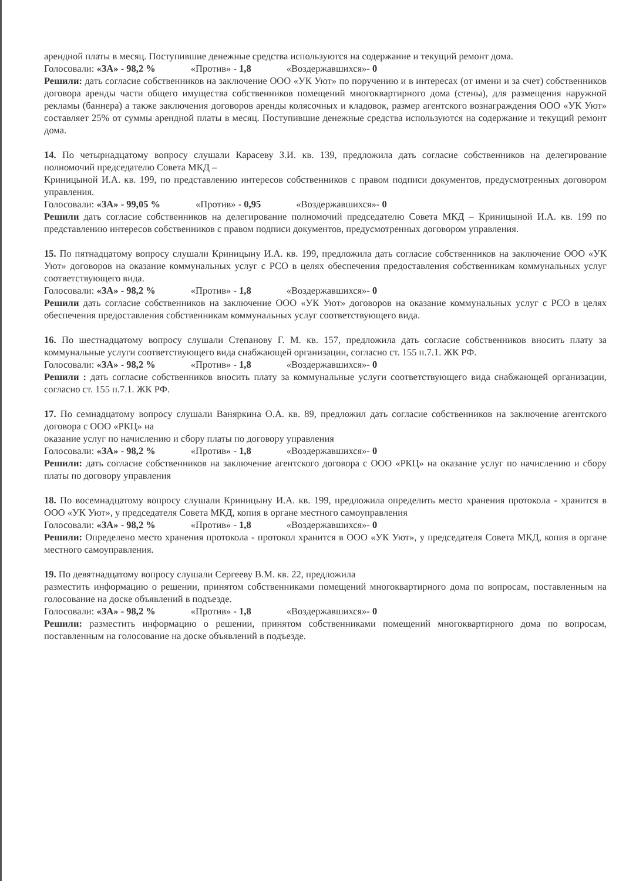арендной платы в месяц. Поступившие денежные средства используются на содержание и текущий ремонт дома.
Голосовали: «ЗА» - 98,2 % «Против» - 1,8 «Воздержавшихся»- 0
Решили: дать согласие собственников на заключение ООО «УК Уют» по поручению и в интересах (от имени и за счет) собственников договора аренды части общего имущества собственников помещений многоквартирного дома (стены), для размещения наружной рекламы (баннера) а также заключения договоров аренды колясочных и кладовок, размер агентского вознаграждения ООО «УК Уют» составляет 25% от суммы арендной платы в месяц. Поступившие денежные средства используются на содержание и текущий ремонт дома.
14. По четырнадцатому вопросу слушали Карасеву З.И. кв. 139, предложила дать согласие собственников на делегирование полномочий председателю Совета МКД –
Криницыной И.А. кв. 199, по представлению интересов собственников с правом подписи документов, предусмотренных договором управления.
Голосовали: «ЗА» - 99,05 % «Против» - 0,95 «Воздержавшихся»- 0
Решили дать согласие собственников на делегирование полномочий председателю Совета МКД – Криницыной И.А. кв. 199 по представлению интересов собственников с правом подписи документов, предусмотренных договором управления.
15. По пятнадцатому вопросу слушали Криницыну И.А. кв. 199, предложила дать согласие собственников на заключение ООО «УК Уют» договоров на оказание коммунальных услуг с РСО в целях обеспечения предоставления собственникам коммунальных услуг соответствующего вида.
Голосовали: «ЗА» - 98,2 % «Против» - 1,8 «Воздержавшихся»- 0
Решили дать согласие собственников на заключение ООО «УК Уют» договоров на оказание коммунальных услуг с РСО в целях обеспечения предоставления собственникам коммунальных услуг соответствующего вида.
16. По шестнадцатому вопросу слушали Степанову Г. М. кв. 157, предложила дать согласие собственников вносить плату за коммунальные услуги соответствующего вида снабжающей организации, согласно ст. 155 п.7.1. ЖК РФ.
Голосовали: «ЗА» - 98,2 % «Против» - 1,8 «Воздержавшихся»- 0
Решили : дать согласие собственников вносить плату за коммунальные услуги соответствующего вида снабжающей организации, согласно ст. 155 п.7.1. ЖК РФ.
17. По семнадцатому вопросу слушали Ваняркина О.А. кв. 89, предложил дать согласие собственников на заключение агентского договора с ООО «РКЦ» на
оказание услуг по начислению и сбору платы по договору управления
Голосовали: «ЗА» - 98,2 % «Против» - 1,8 «Воздержавшихся»- 0
Решили: дать согласие собственников на заключение агентского договора с ООО «РКЦ» на оказание услуг по начислению и сбору платы по договору управления
18. По восемнадцатому вопросу слушали Криницыну И.А. кв. 199, предложила определить место хранения протокола - хранится в ООО «УК Уют», у председателя Совета МКД, копия в органе местного самоуправления
Голосовали: «ЗА» - 98,2 % «Против» - 1,8 «Воздержавшихся»- 0
Решили: Определено место хранения протокола - протокол хранится в ООО «УК Уют», у председателя Совета МКД, копия в органе местного самоуправления.
19. По девятнадцатому вопросу слушали Сергееву В.М. кв. 22, предложила
разместить информацию о решении, принятом собственниками помещений многоквартирного дома по вопросам, поставленным на голосование на доске объявлений в подъезде.
Голосовали: «ЗА» - 98,2 % «Против» - 1,8 «Воздержавшихся»- 0
Решили: разместить информацию о решении, принятом собственниками помещений многоквартирного дома по вопросам, поставленным на голосование на доске объявлений в подъезде.